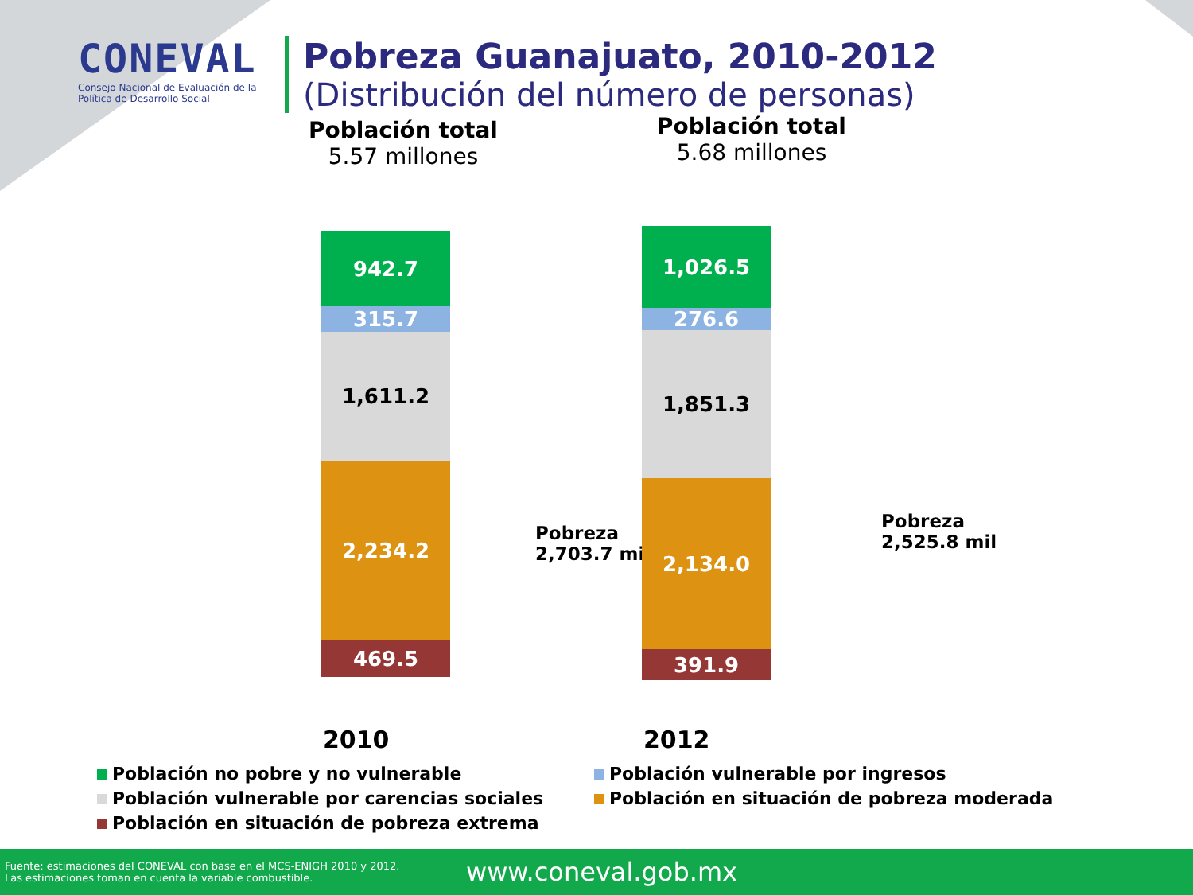CONEVAL
Consejo Nacional de Evaluación de la Política de Desarrollo Social
Pobreza Guanajuato, 2010-2012
(Distribución del número de personas)
Población total
5.57 millones
Población total
5.68 millones
942.7
315.7
1,611.2
2,234.2
469.5
Pobreza
2,703.7 mil
1,026.5
276.6
1,851.3
2,134.0
391.9
Pobreza
2,525.8 mil
2010 2012
Población no pobre y no vulnerable
Población vulnerable por ingresos
Población vulnerable por carencias sociales
Población en situación de pobreza moderada
Población en situación de pobreza extrema
Fuente: estimaciones del CONEVAL con base en el MCS-ENIGH 2010 y 2012.
Las estimaciones toman en cuenta la variable combustible.
www.coneval.gob.mx